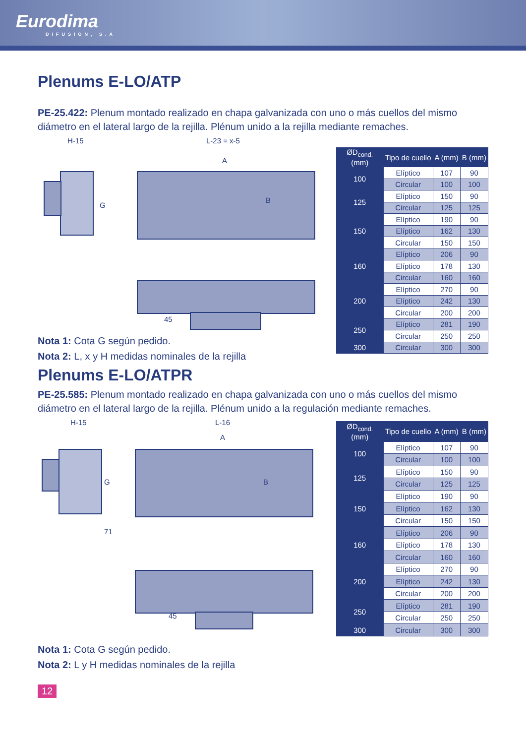Eurodima
DIFUSIÓN, S.A
Plenums E-LO/ATP
PE-25.422: Plenum montado realizado en chapa galvanizada con uno o más cuellos del mismo diámetro en el lateral largo de la rejilla. Plénum unido a la rejilla mediante remaches.
H-15 L-23 = x-5
G
A
B
45
| ØD<sub>cond.</sub> (mm) | Tipo de cuello | A (mm) | B (mm) |
| --- | --- | --- | --- |
| 100 | Elíptico | 107 | 90 |
| | Circular | 100 | 100 |
| 125 | Elíptico | 150 | 90 |
| | Circular | 125 | 125 |
| 150 | Elíptico | 190 | 90 |
| | Elíptico | 162 | 130 |
| | Circular | 150 | 150 |
| 160 | Elíptico | 206 | 90 |
| | Elíptico | 178 | 130 |
| | Circular | 160 | 160 |
| 200 | Elíptico | 270 | 90 |
| | Elíptico | 242 | 130 |
| | Circular | 200 | 200 |
| 250 | Elíptico | 281 | 190 |
| | Circular | 250 | 250 |
| 300 | Circular | 300 | 300 |
Nota 1: Cota G según pedido.
Nota 2: L, x y H medidas nominales de la rejilla
Plenums E-LO/ATPR
PE-25.585: Plenum montado realizado en chapa galvanizada con uno o más cuellos del mismo diámetro en el lateral largo de la rejilla. Plénum unido a la regulación mediante remaches.
H-15 L-16
G
71
A
B
45
| ØD<sub>cond.</sub> (mm) | Tipo de cuello | A (mm) | B (mm) |
| --- | --- | --- | --- |
| 100 | Elíptico | 107 | 90 |
| | Circular | 100 | 100 |
| 125 | Elíptico | 150 | 90 |
| | Circular | 125 | 125 |
| 150 | Elíptico | 190 | 90 |
| | Elíptico | 162 | 130 |
| | Circular | 150 | 150 |
| 160 | Elíptico | 206 | 90 |
| | Elíptico | 178 | 130 |
| | Circular | 160 | 160 |
| 200 | Elíptico | 270 | 90 |
| | Elíptico | 242 | 130 |
| | Circular | 200 | 200 |
| 250 | Elíptico | 281 | 190 |
| | Circular | 250 | 250 |
| 300 | Circular | 300 | 300 |
Nota 1: Cota G según pedido.
Nota 2: L y H medidas nominales de la rejilla
12